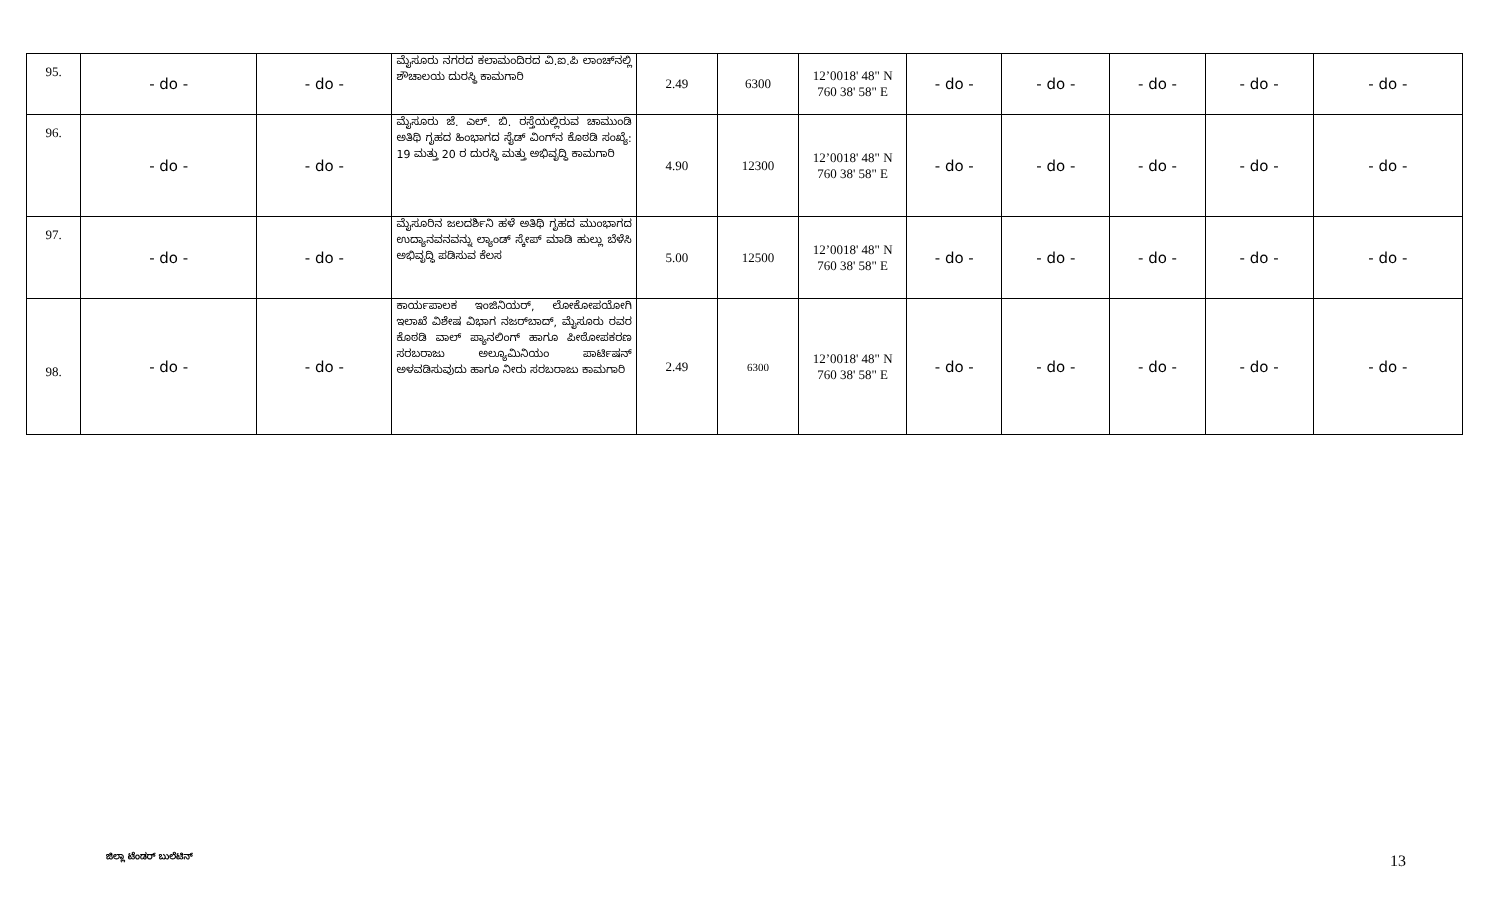| 95. | - do - | - do - | ಮೈಸೂರು ನಗರದ ಕಲಾಮಂದಿರದ ವಿ.ಐ.ಪಿ ಲಾಂಚ್‌ನಲ್ಲಿ ಶೌಚಾಲಯ ದುರಸ್ಥಿ ಕಾಮಗಾರಿ | 2.49 | 6300 | 12’0018' 48" N 760 38' 58" E | - do - | - do - | - do - | - do - | - do - |
| 96. | - do - | - do - | ಮೈಸೂರು ಜೆ. ಎಲ್. ಬಿ. ರಸ್ತೆಯಲ್ಲಿರುವ ಚಾಮುಂಡಿ ಅತಿಥಿ ಗೃಹದ ಹಿಂಭಾಗದ ಸೈಡ್ ವಿಂಗ್‌ನ ಕೊಠಡಿ ಸಂಖ್ಯೆ: 19 ಮತ್ತು 20 ರ ದುರಸ್ಥಿ ಮತ್ತು ಅಭಿವೃದ್ಧಿ ಕಾಮಗಾರಿ | 4.90 | 12300 | 12’0018' 48" N 760 38' 58" E | - do - | - do - | - do - | - do - | - do - |
| 97. | - do - | - do - | ಮೈಸೂರಿನ ಜಲದರ್ಶಿನಿ ಹಳೆ ಅತಿಥಿ ಗೃಹದ ಮುಂಭಾಗದ ಉದ್ಯಾನವನವನ್ನು ಲ್ಯಾಂಡ್ ಸ್ಕೇಪ್ ಮಾಡಿ ಹುಲ್ಲು ಬೆಳೆಸಿ ಅಭಿವೃದ್ಧಿ ಪಡಿಸುವ ಕೆಲಸ | 5.00 | 12500 | 12’0018' 48" N 760 38' 58" E | - do - | - do - | - do - | - do - | - do - |
| 98. | - do - | - do - | ಕಾರ್ಯಪಾಲಕ ಇಂಜಿನಿಯರ್, ಲೋಕೋಪಯೋಗಿ ಇಲಾಖೆ ವಿಶೇಷ ವಿಭಾಗ ನಜರ್‌ಬಾದ್, ಮೈಸೂರು ರವರ ಕೊಠಡಿ ವಾಲ್ ಪ್ಯಾನಲಿಂಗ್ ಹಾಗೂ ಪೀಠೋಪಕರಣ ಸರಬರಾಜು ಅಲ್ಯೂಮಿನಿಯಂ ಪಾರ್ಟಿಷನ್ ಅಳವಡಿಸುವುದು ಹಾಗೂ ನೀರು ಸರಬರಾಜು ಕಾಮಗಾರಿ | 2.49 | 6300 | 12’0018' 48" N 760 38' 58" E | - do - | - do - | - do - | - do - | - do - |
ಜಿಲ್ಲಾ ಟೆಂಡರ್ ಬುಲೆಟಿನ್ 13